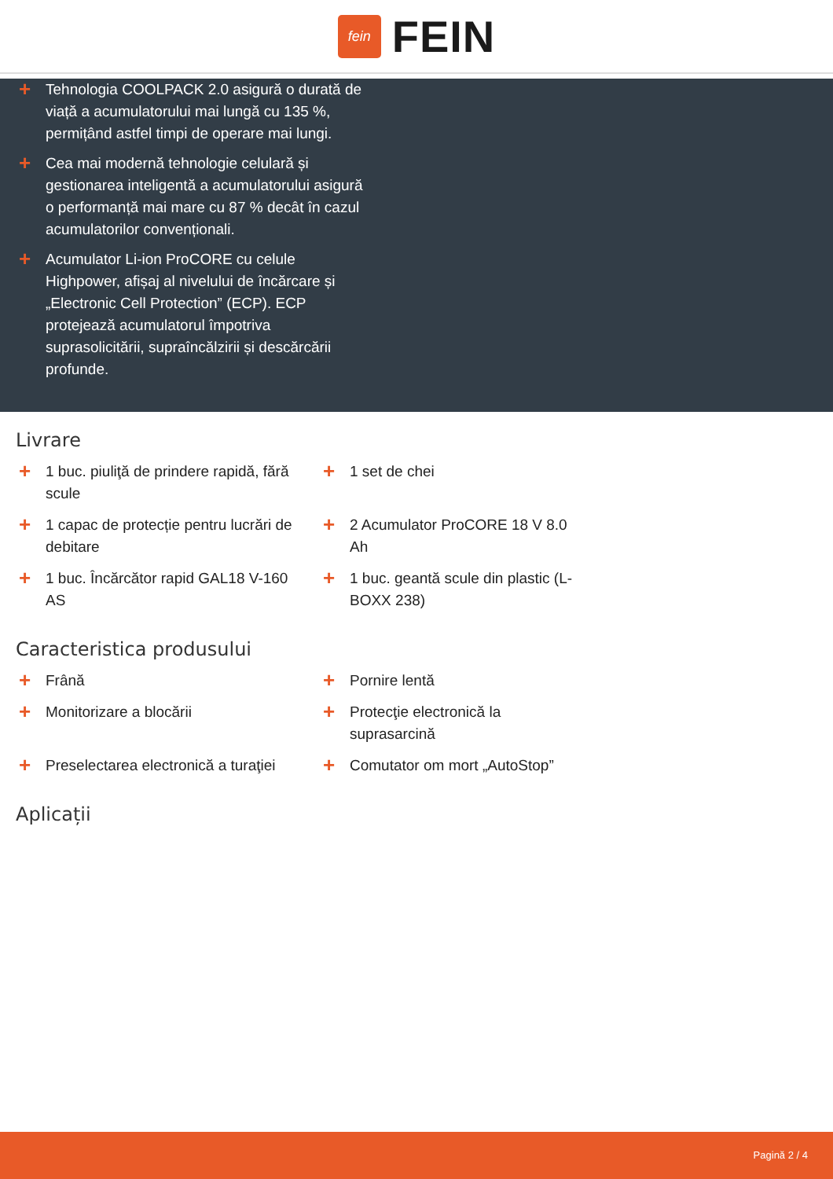fein
FEIN
+ Tehnologia COOLPACK 2.0 asigură o durată de viață a acumulatorului mai lungă cu 135 %, permițând astfel timpi de operare mai lungi.
+ Cea mai modernă tehnologie celulară și gestionarea inteligentă a acumulatorului asigură o performanță mai mare cu 87 % decât în cazul acumulatorilor convenționali.
+ Acumulator Li-ion ProCORE cu celule Highpower, afișaj al nivelului de încărcare și „Electronic Cell Protection” (ECP). ECP protejează acumulatorul împotriva suprasolicitării, supraîncălzirii și descărcării profunde.
Livrare
+ 1 buc. piuliţă de prindere rapidă, fără scule
+ 1 set de chei
+ 1 capac de protecție pentru lucrări de debitare
+ 2 Acumulator ProCORE 18 V 8.0 Ah
+ 1 buc. Încărcător rapid GAL18 V-160 AS
+ 1 buc. geantă scule din plastic (L-BOXX 238)
Caracteristica produsului
+ Frână
+ Pornire lentă
+ Monitorizare a blocării
+ Protecţie electronică la suprasarcină
+ Preselectarea electronică a turaţiei
+ Comutator om mort „AutoStop”
Aplicații
Pagină 2 / 4